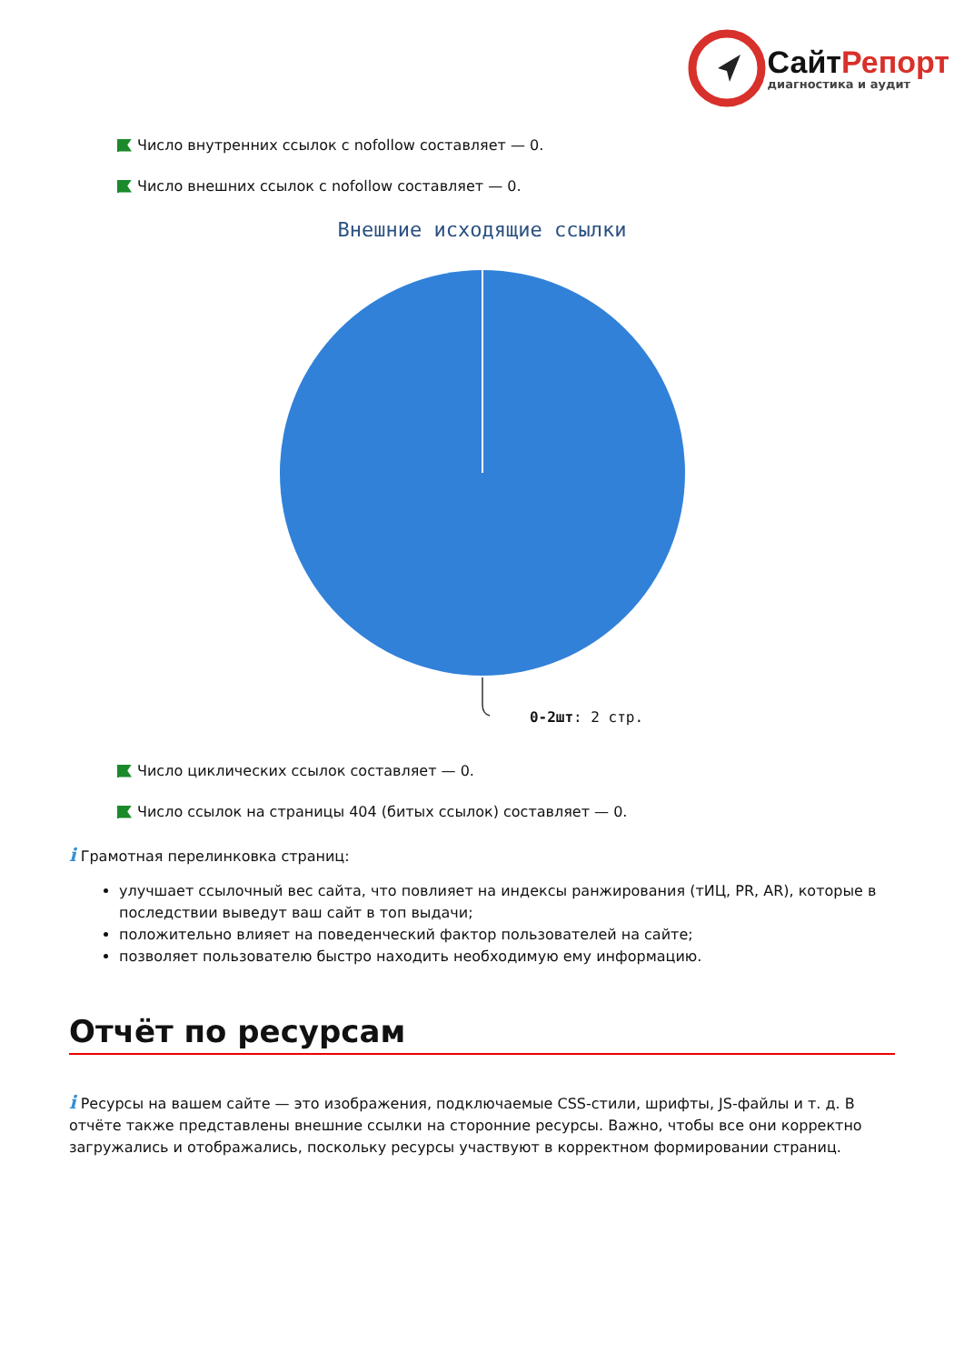СайтРепорт
диагностика и аудит
Число внутренних ссылок с nofollow составляет — 0.
Число внешних ссылок с nofollow составляет — 0.
Внешние исходящие ссылки
0-2шт: 2 стр.
Число циклических ссылок составляет — 0.
Число ссылок на страницы 404 (битых ссылок) составляет — 0.
i Грамотная перелинковка страниц:
улучшает ссылочный вес сайта, что повлияет на индексы ранжирования (тИЦ, PR, AR), которые в последствии выведут ваш сайт в топ выдачи;
положительно влияет на поведенческий фактор пользователей на сайте;
позволяет пользователю быстро находить необходимую ему информацию.
Отчёт по ресурсам
i Ресурсы на вашем сайте — это изображения, подключаемые CSS-стили, шрифты, JS-файлы и т. д. В отчёте также представлены внешние ссылки на сторонние ресурсы. Важно, чтобы все они корректно загружались и отображались, поскольку ресурсы участвуют в корректном формировании страниц.